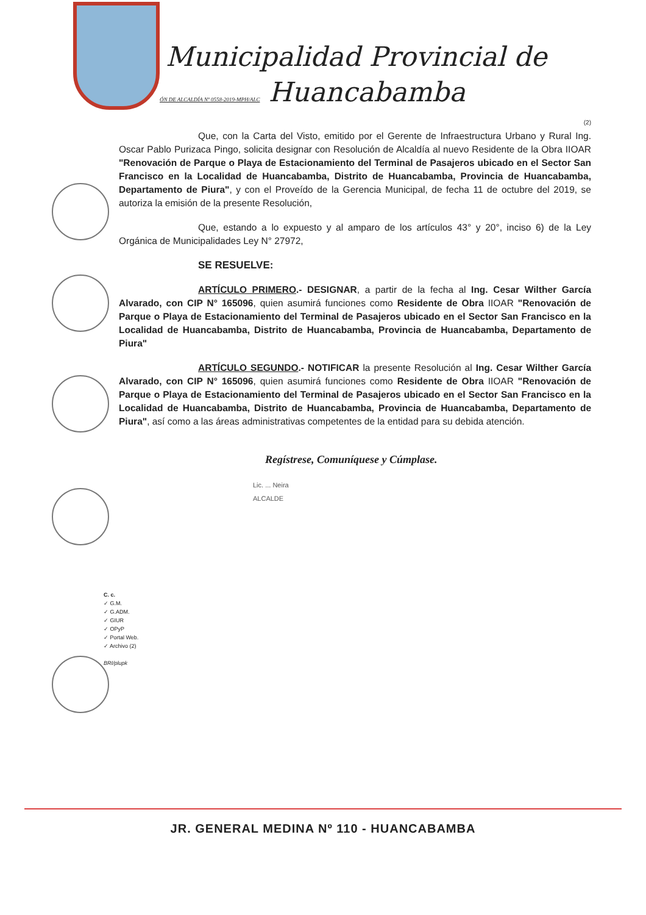Municipalidad Provincial de
ÓN DE ALCALDÍA Nº 0558-2019-MPH/ALC Huancabamba
(2)
Que, con la Carta del Visto, emitido por el Gerente de Infraestructura Urbano y Rural Ing. Oscar Pablo Purizaca Pingo, solicita designar con Resolución de Alcaldía al nuevo Residente de la Obra IIOAR "Renovación de Parque o Playa de Estacionamiento del Terminal de Pasajeros ubicado en el Sector San Francisco en la Localidad de Huancabamba, Distrito de Huancabamba, Provincia de Huancabamba, Departamento de Piura", y con el Proveído de la Gerencia Municipal, de fecha 11 de octubre del 2019, se autoriza la emisión de la presente Resolución,
Que, estando a lo expuesto y al amparo de los artículos 43° y 20°, inciso 6) de la Ley Orgánica de Municipalidades Ley N° 27972,
SE RESUELVE:
ARTÍCULO PRIMERO.- DESIGNAR, a partir de la fecha al Ing. Cesar Wilther García Alvarado, con CIP N° 165096, quien asumirá funciones como Residente de Obra IIOAR "Renovación de Parque o Playa de Estacionamiento del Terminal de Pasajeros ubicado en el Sector San Francisco en la Localidad de Huancabamba, Distrito de Huancabamba, Provincia de Huancabamba, Departamento de Piura"
ARTÍCULO SEGUNDO.- NOTIFICAR la presente Resolución al Ing. Cesar Wilther García Alvarado, con CIP N° 165096, quien asumirá funciones como Residente de Obra IIOAR "Renovación de Parque o Playa de Estacionamiento del Terminal de Pasajeros ubicado en el Sector San Francisco en la Localidad de Huancabamba, Distrito de Huancabamba, Provincia de Huancabamba, Departamento de Piura", así como a las áreas administrativas competentes de la entidad para su debida atención.
Regístrese, Comuníquese y Cúmplase.
Lic. ... Neira
ALCALDE
C. c.
✓ G.M.
✓ G.ADM.
✓ GIUR
✓ OPyP
✓ Portal Web.
✓ Archivo (2)
BRI/plupk
JR. GENERAL MEDINA Nº 110 - HUANCABAMBA